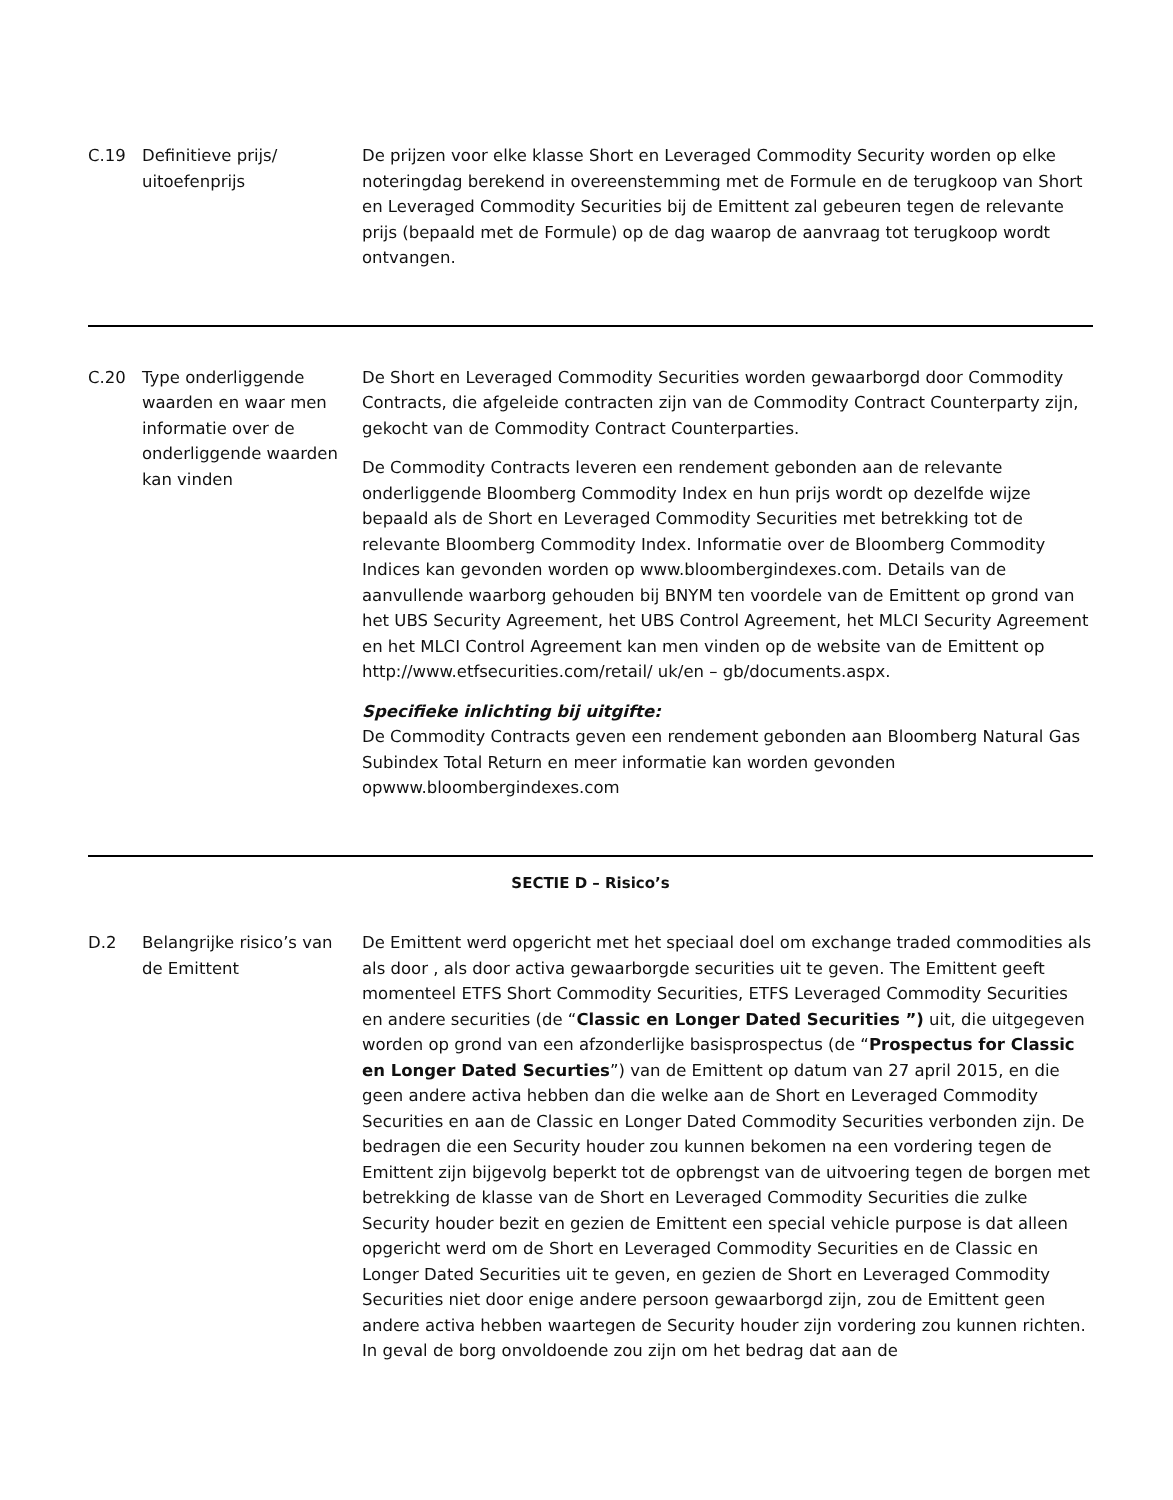| C.19 | Definitieve prijs/ uitoefenprijs | De prijzen voor elke klasse Short en Leveraged Commodity Security worden op elke noteringdag berekend in overeenstemming met de Formule en de terugkoop van Short en Leveraged Commodity Securities bij de Emittent zal gebeuren tegen de relevante prijs (bepaald met de Formule) op de dag waarop de aanvraag tot terugkoop wordt ontvangen. |
| C.20 | Type onderliggende waarden en waar men informatie over de onderliggende waarden kan vinden | De Short en Leveraged Commodity Securities worden gewaarborgd door Commodity Contracts, die afgeleide contracten zijn van de Commodity Contract Counterparty zijn, gekocht van de Commodity Contract Counterparties. De Commodity Contracts leveren een rendement gebonden aan de relevante onderliggende Bloomberg Commodity Index en hun prijs wordt op dezelfde wijze bepaald als de Short en Leveraged Commodity Securities met betrekking tot de relevante Bloomberg Commodity Index. Informatie over de Bloomberg Commodity Indices kan gevonden worden op www.bloombergindexes.com. Details van de aanvullende waarborg gehouden bij BNYM ten voordele van de Emittent op grond van het UBS Security Agreement, het UBS Control Agreement, het MLCI Security Agreement en het MLCI Control Agreement kan men vinden op de website van de Emittent op http://www.etfsecurities.com/retail/ uk/en – gb/documents.aspx. Specifieke inlichting bij uitgifte: De Commodity Contracts geven een rendement gebonden aan Bloomberg Natural Gas Subindex Total Return en meer informatie kan worden gevonden opwww.bloombergindexes.com |
| SECTIE D – Risico’s | | |
| D.2 | Belangrijke risico’s van de Emittent | De Emittent werd opgericht met het speciaal doel om exchange traded commodities als als door , als door activa gewaarborgde securities uit te geven. The Emittent geeft momenteel ETFS Short Commodity Securities, ETFS Leveraged Commodity Securities en andere securities (de “ Classic en Longer Dated Securities ”) uit, die uitgegeven worden op grond van een afzonderlijke basisprospectus (de “ Prospectus for Classic en Longer Dated Securties ”) van de Emittent op datum van 27 april 2015, en die geen andere activa hebben dan die welke aan de Short en Leveraged Commodity Securities en aan de Classic en Longer Dated Commodity Securities verbonden zijn. De bedragen die een Security houder zou kunnen bekomen na een vordering tegen de Emittent zijn bijgevolg beperkt tot de opbrengst van de uitvoering tegen de borgen met betrekking de klasse van de Short en Leveraged Commodity Securities die zulke Security houder bezit en gezien de Emittent een special vehicle purpose is dat alleen opgericht werd om de Short en Leveraged Commodity Securities en de Classic en Longer Dated Securities uit te geven, en gezien de Short en Leveraged Commodity Securities niet door enige andere persoon gewaarborgd zijn, zou de Emittent geen andere activa hebben waartegen de Security houder zijn vordering zou kunnen richten. In geval de borg onvoldoende zou zijn om het bedrag dat aan de |